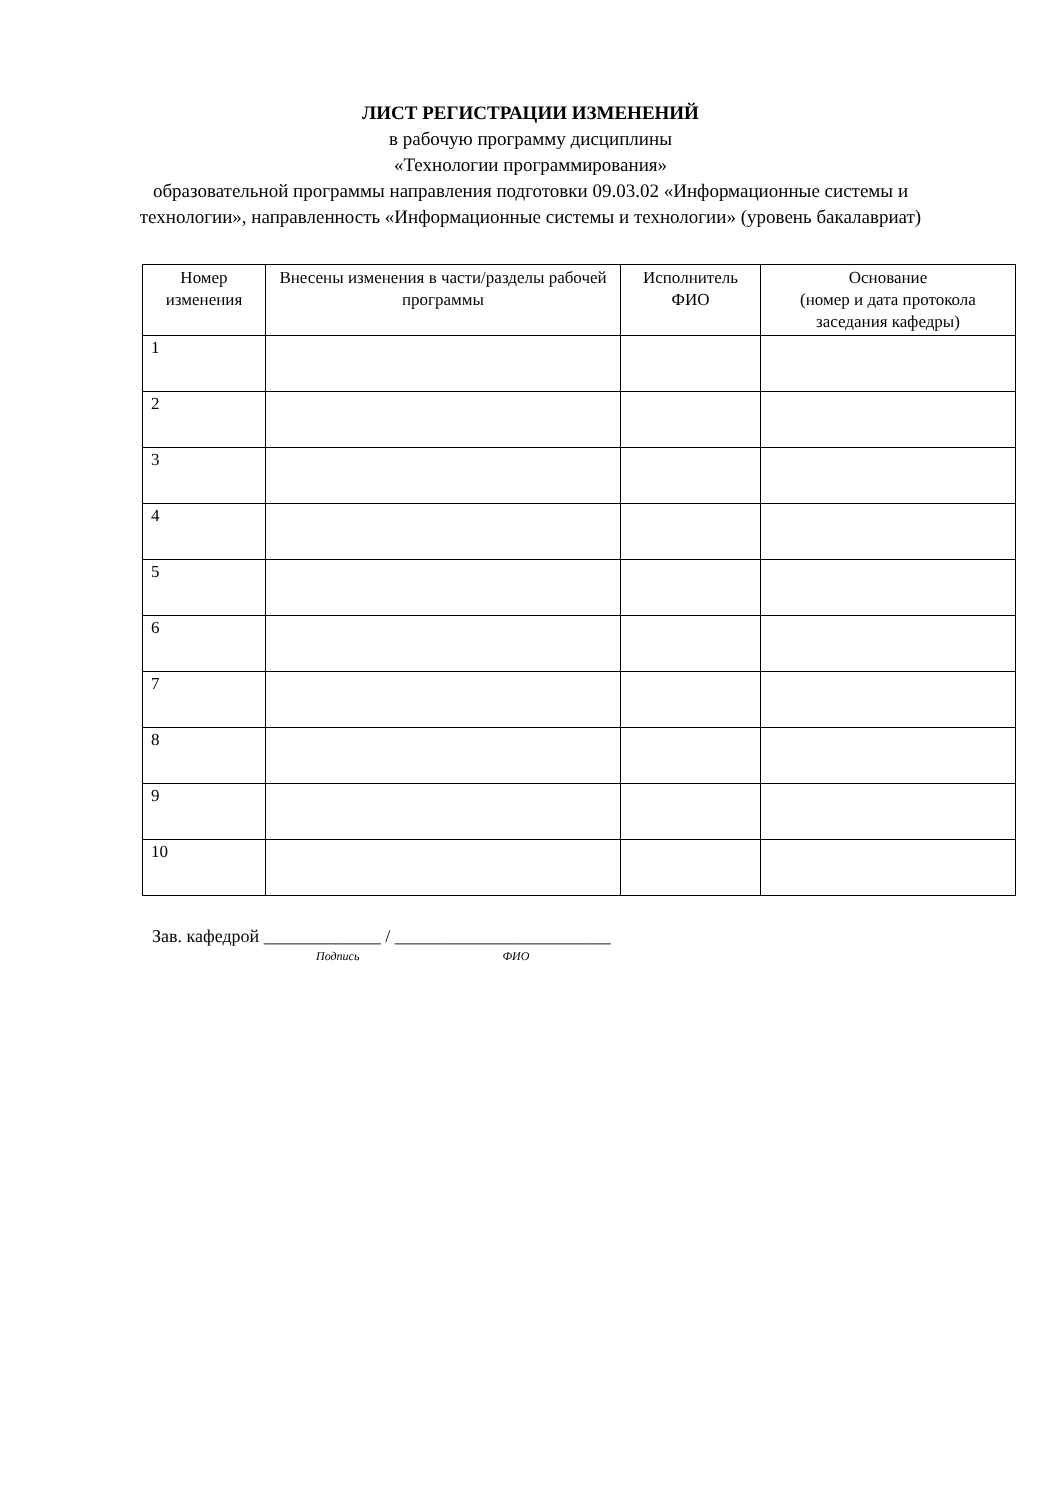ЛИСТ РЕГИСТРАЦИИ ИЗМЕНЕНИЙ
в рабочую программу дисциплины
«Технологии программирования»
образовательной программы направления подготовки 09.03.02 «Информационные системы и технологии», направленность «Информационные системы и технологии» (уровень бакалавриат)
| Номер изменения | Внесены изменения в части/разделы рабочей программы | Исполнитель ФИО | Основание (номер и дата протокола заседания кафедры) |
| --- | --- | --- | --- |
| 1 | | | |
| 2 | | | |
| 3 | | | |
| 4 | | | |
| 5 | | | |
| 6 | | | |
| 7 | | | |
| 8 | | | |
| 9 | | | |
| 10 | | | |
Зав. кафедрой _____________ / ________________________
Подпись ФИО